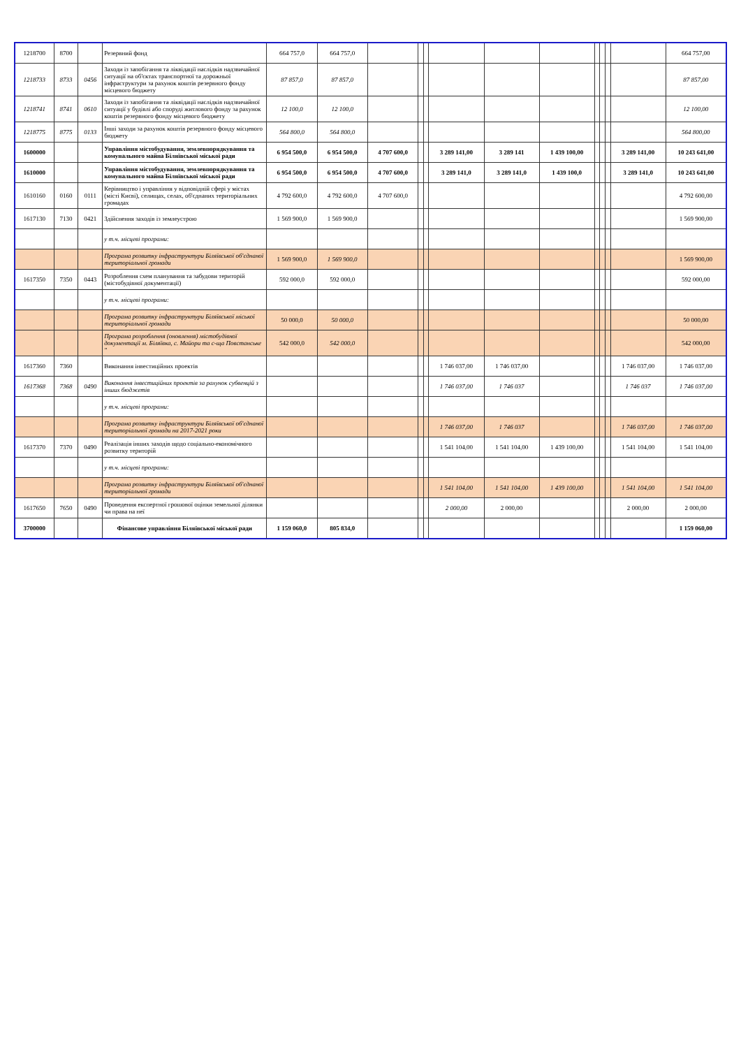| 1218700 | 8700 | | Резервний фонд | 664 757,0 | 664 757,0 | | | | | | | | | | | 664 757,00 |
| 1218733 | 8733 | 0456 | Заходи із запобігання та ліквідації наслідків надзвичайної ситуації на об'єктах транспортної та дорожньої інфраструктури за рахунок коштів резервного фонду місцевого бюджету | 87 857,0 | 87 857,0 | | | | | | | | | | | 87 857,00 |
| 1218741 | 8741 | 0610 | Заходи із запобігання та ліквідації наслідків надзвичайної ситуації у будівлі або споруді житлового фонду за рахунок коштів резервного фонду місцевого бюджету | 12 100,0 | 12 100,0 | | | | | | | | | | | 12 100,00 |
| 1218775 | 8775 | 0133 | Інші заходи за рахунок коштів резервного фонду місцевого бюджету | 564 800,0 | 564 800,0 | | | | | | | | | | | 564 800,00 |
| 1600000 | | | Управління містобудування, землевпорядкування та комунального майна Біляївської міської ради | 6 954 500,0 | 6 954 500,0 | 4 707 600,0 | | | 3 289 141,00 | 3 289 141 | 1 439 100,00 | | | | 3 289 141,00 | 10 243 641,00 |
| 1610000 | | | Управління містобудування, землевпорядкування та комунального майна Біляївської міської ради | 6 954 500,0 | 6 954 500,0 | 4 707 600,0 | | | 3 289 141,0 | 3 289 141,0 | 1 439 100,0 | | | | 3 289 141,0 | 10 243 641,00 |
| 1610160 | 0160 | 0111 | Керівництво і управління у відповідній сфері у містах (місті Києві), селищах, селах, об'єднаних територіальних громадах | 4 792 600,0 | 4 792 600,0 | 4 707 600,0 | | | | | | | | | | 4 792 600,00 |
| 1617130 | 7130 | 0421 | Здійснення заходів із землеустрою | 1 569 900,0 | 1 569 900,0 | | | | | | | | | | | 1 569 900,00 |
| | | | у т.ч. місцеві програми: | | | | | | | | | | | | | |
| | | | Програма розвитку інфраструктури Біляївської об'єднаної територіальної громади | 1 569 900,0 | 1 569 900,0 | | | | | | | | | | | 1 569 900,00 |
| 1617350 | 7350 | 0443 | Розроблення схем планування та забудови територій (містобудівної документації) | 592 000,0 | 592 000,0 | | | | | | | | | | | 592 000,00 |
| | | | у т.ч. місцеві програми: | | | | | | | | | | | | | |
| | | | Програма розвитку інфраструктури Біляївської міської територіальної громади | 50 000,0 | 50 000,0 | | | | | | | | | | | 50 000,00 |
| | | | Програма розроблення (оновлення) містобудівної документації м. Біляївка, с. Майори та с-ща Повстанське " | 542 000,0 | 542 000,0 | | | | | | | | | | | 542 000,00 |
| 1617360 | 7360 | | Виконання інвестиційних проектів | | | | | | 1 746 037,00 | 1 746 037,00 | | | | | 1 746 037,00 | 1 746 037,00 |
| 1617368 | 7368 | 0490 | Виконання інвестиційних проектів за рахунок субвенцій з інших бюджетів | | | | | | 1 746 037,00 | 1 746 037 | | | | | 1 746 037 | 1 746 037,00 |
| | | | у т.ч. місцеві програми: | | | | | | | | | | | | | |
| | | | Програма розвитку інфраструктури Біляївської об'єднаної територіальної громади на 2017-2021 роки | | | | | | 1 746 037,00 | 1 746 037 | | | | | 1 746 037,00 | 1 746 037,00 |
| 1617370 | 7370 | 0490 | Реалізація інших заходів щодо соціально-економічного розвитку територій | | | | | | 1 541 104,00 | 1 541 104,00 | 1 439 100,00 | | | | 1 541 104,00 | 1 541 104,00 |
| | | | у т.ч. місцеві програми: | | | | | | | | | | | | | |
| | | | Програма розвитку інфраструктури Біляївської об'єднаної територіальної громади | | | | | | 1 541 104,00 | 1 541 104,00 | 1 439 100,00 | | | | 1 541 104,00 | 1 541 104,00 |
| 1617650 | 7650 | 0490 | Проведення експертної грошової оцінки земельної ділянки чи права на неї | | | | | | 2 000,00 | 2 000,00 | | | | | 2 000,00 | 2 000,00 |
| 3700000 | | | Фінансове управління Біляївської міської ради | 1 159 060,0 | 805 834,0 | | | | | | | | | | | 1 159 060,00 |